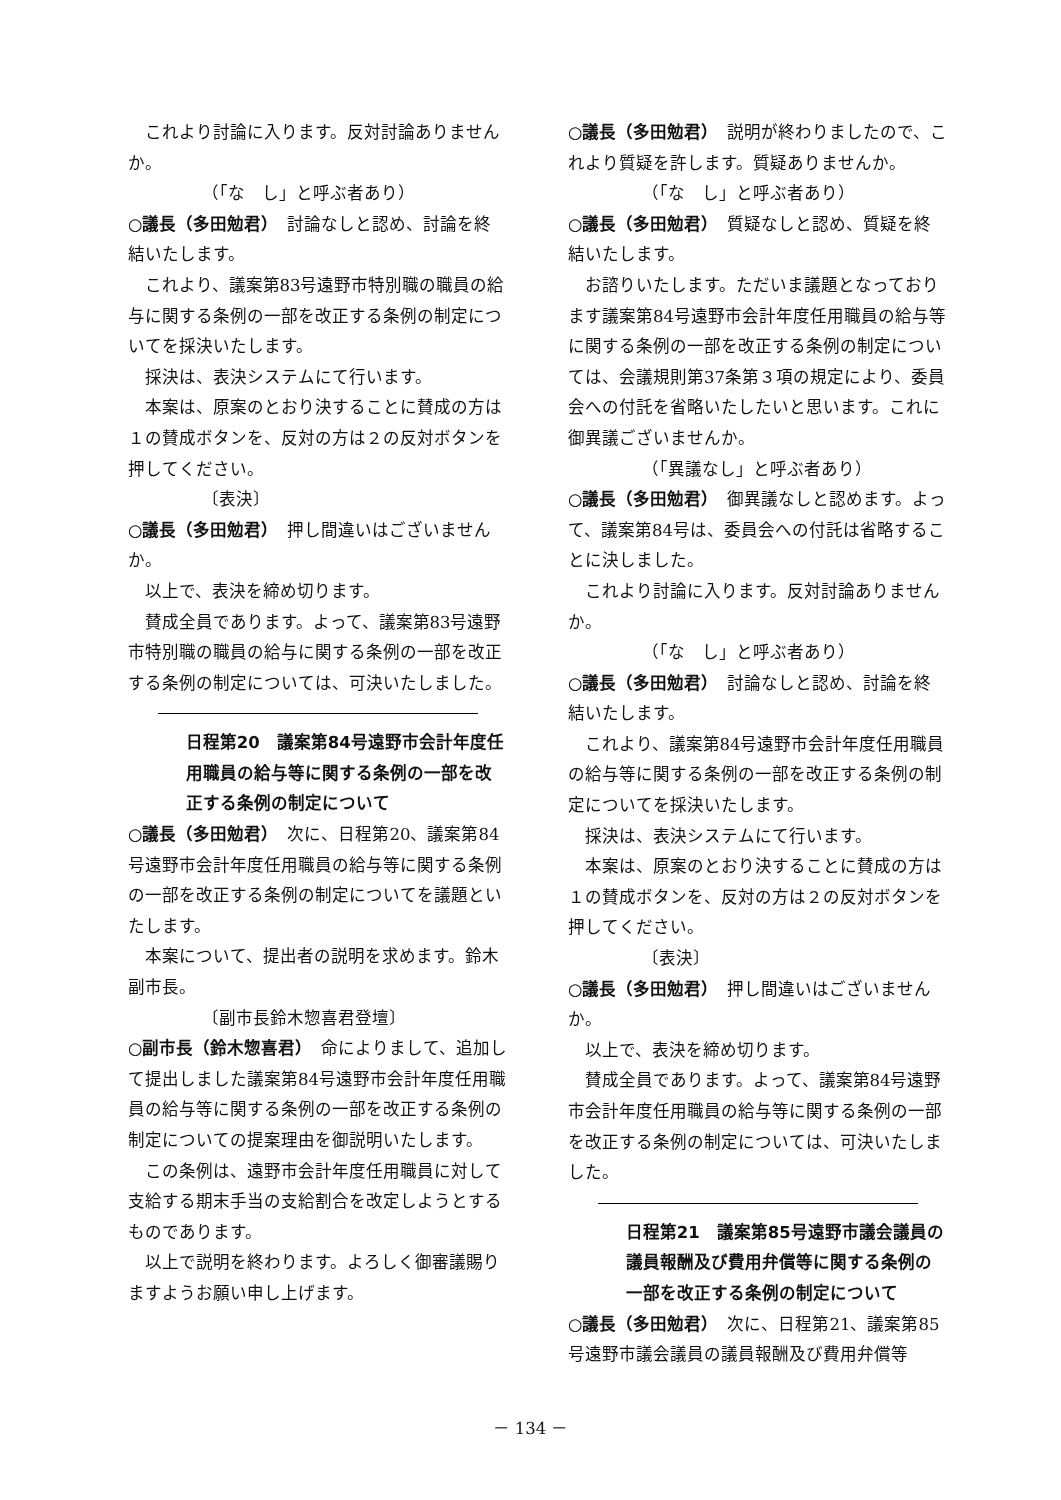これより討論に入ります。反対討論ありませんか。
（「な　し」と呼ぶ者あり）
○議長（多田勉君）　討論なしと認め、討論を終結いたします。
これより、議案第83号遠野市特別職の職員の給与に関する条例の一部を改正する条例の制定についてを採決いたします。
採決は、表決システムにて行います。
本案は、原案のとおり決することに賛成の方は１の賛成ボタンを、反対の方は２の反対ボタンを押してください。
〔表決〕
○議長（多田勉君）　押し間違いはございませんか。
以上で、表決を締め切ります。
賛成全員であります。よって、議案第83号遠野市特別職の職員の給与に関する条例の一部を改正する条例の制定については、可決いたしました。
日程第20　議案第84号遠野市会計年度任用職員の給与等に関する条例の一部を改正する条例の制定について
○議長（多田勉君）　次に、日程第20、議案第84号遠野市会計年度任用職員の給与等に関する条例の一部を改正する条例の制定についてを議題といたします。
本案について、提出者の説明を求めます。鈴木副市長。
〔副市長鈴木惣喜君登壇〕
○副市長（鈴木惣喜君）　命によりまして、追加して提出しました議案第84号遠野市会計年度任用職員の給与等に関する条例の一部を改正する条例の制定についての提案理由を御説明いたします。
この条例は、遠野市会計年度任用職員に対して支給する期末手当の支給割合を改定しようとするものであります。
以上で説明を終わります。よろしく御審議賜りますようお願い申し上げます。
○議長（多田勉君）　説明が終わりましたので、これより質疑を許します。質疑ありませんか。
（「な　し」と呼ぶ者あり）
○議長（多田勉君）　質疑なしと認め、質疑を終結いたします。
お諮りいたします。ただいま議題となっております議案第84号遠野市会計年度任用職員の給与等に関する条例の一部を改正する条例の制定については、会議規則第37条第３項の規定により、委員会への付託を省略いたしたいと思います。これに御異議ございませんか。
（「異議なし」と呼ぶ者あり）
○議長（多田勉君）　御異議なしと認めます。よって、議案第84号は、委員会への付託は省略することに決しました。
これより討論に入ります。反対討論ありませんか。
（「な　し」と呼ぶ者あり）
○議長（多田勉君）　討論なしと認め、討論を終結いたします。
これより、議案第84号遠野市会計年度任用職員の給与等に関する条例の一部を改正する条例の制定についてを採決いたします。
採決は、表決システムにて行います。
本案は、原案のとおり決することに賛成の方は１の賛成ボタンを、反対の方は２の反対ボタンを押してください。
〔表決〕
○議長（多田勉君）　押し間違いはございませんか。
以上で、表決を締め切ります。
賛成全員であります。よって、議案第84号遠野市会計年度任用職員の給与等に関する条例の一部を改正する条例の制定については、可決いたしました。
日程第21　議案第85号遠野市議会議員の議員報酬及び費用弁償等に関する条例の一部を改正する条例の制定について
○議長（多田勉君）　次に、日程第21、議案第85号遠野市議会議員の議員報酬及び費用弁償等
－ 134 －